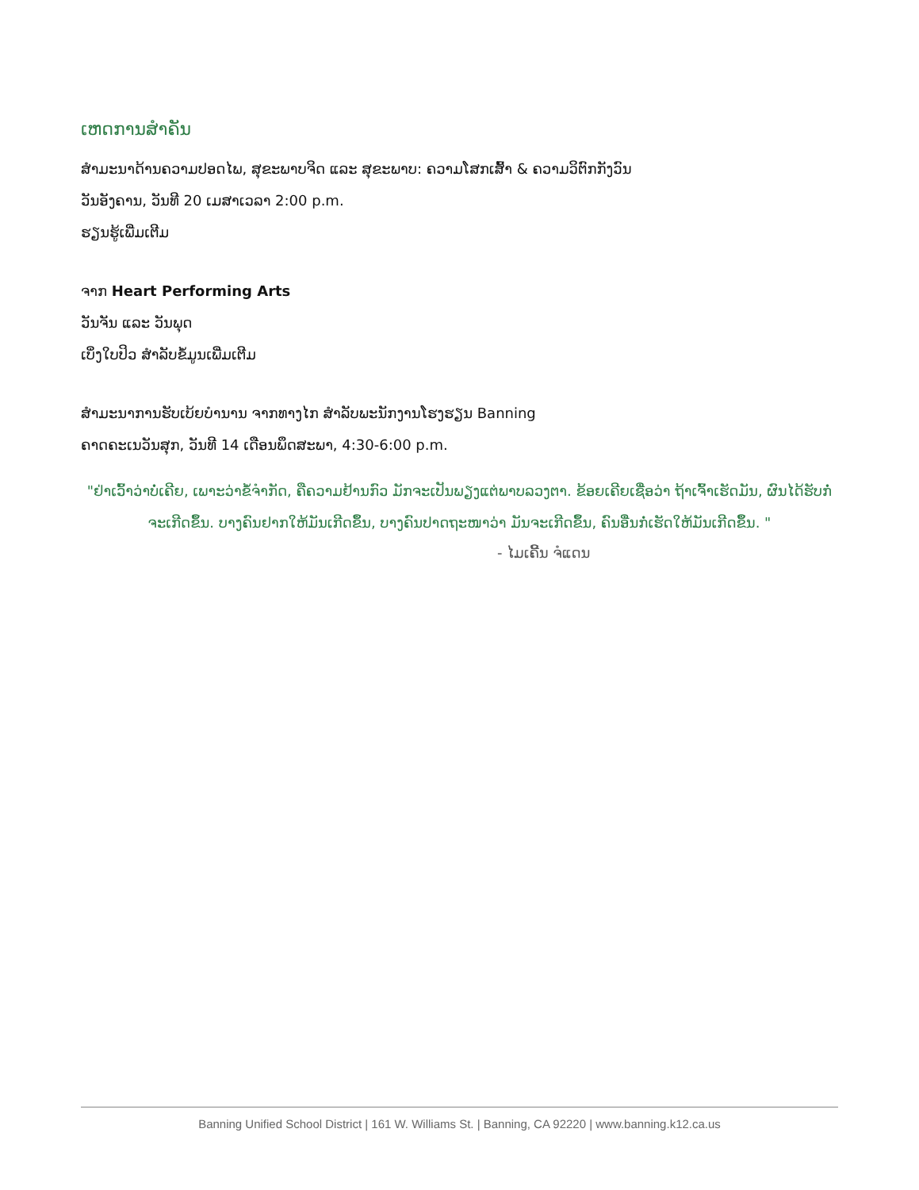ເຫດການສຳຄັນ
ສຳມະນາດ້ານຄວາມປອດໄພ, ສຸຂະພາບຈິດ ແລະ ສຸຂະພາບ: ຄວາມໂສກເສົ້າ & ຄວາມວິຕົກກັງວົນ
ວັນອັງຄານ, ວັນທີ 20 ເມສາເວລາ 2:00 p.m.
ຮຽນຮູ້ເພີ່ມເຕີມ
ຈາກ Heart Performing Arts
ວັນຈັນ ແລະ ວັນພຸດ
ເບິ່ງໃບປິວ ສຳລັບຂໍ້ມູນເພີ່ມເຕີມ
ສຳມະນາການຮັບເບ້ຍບຳນານ ຈາກທາງໄກ ສຳລັບພະນັກງານໂຮງຮຽນ Banning
ຄາດຄະເນວັນສຸກ, ວັນທີ 14 ເດືອນພຶດສະພາ, 4:30-6:00 p.m.
"ຢ່າເວົ້າວ່າບໍ່ເຄີຍ, ເພາະວ່າຂໍ້ຈຳກັດ, ຄືຄວາມຢ້ານກົວ ມັກຈະເປັນພຽງແຕ່ພາບລວງຕາ. ຂ້ອຍເຄີຍເຊື່ອວ່າ ຖ້າເຈົ້າເຮັດມັນ, ຜົນໄດ້ຮັບກໍ່ຈະເກີດຂຶ້ນ. ບາງຄົນຢາກໃຫ້ມັນເກີດຂຶ້ນ, ບາງຄົນປາດຖະໜາວ່າ ມັນຈະເກີດຂຶ້ນ, ຄົນອື່ນກໍ່ເຮັດໃຫ້ມັນເກີດຂຶ້ນ. "
- ໄມເຄີ້ນ ຈໍແດນ
Banning Unified School District | 161 W. Williams St. | Banning, CA 92220 | www.banning.k12.ca.us